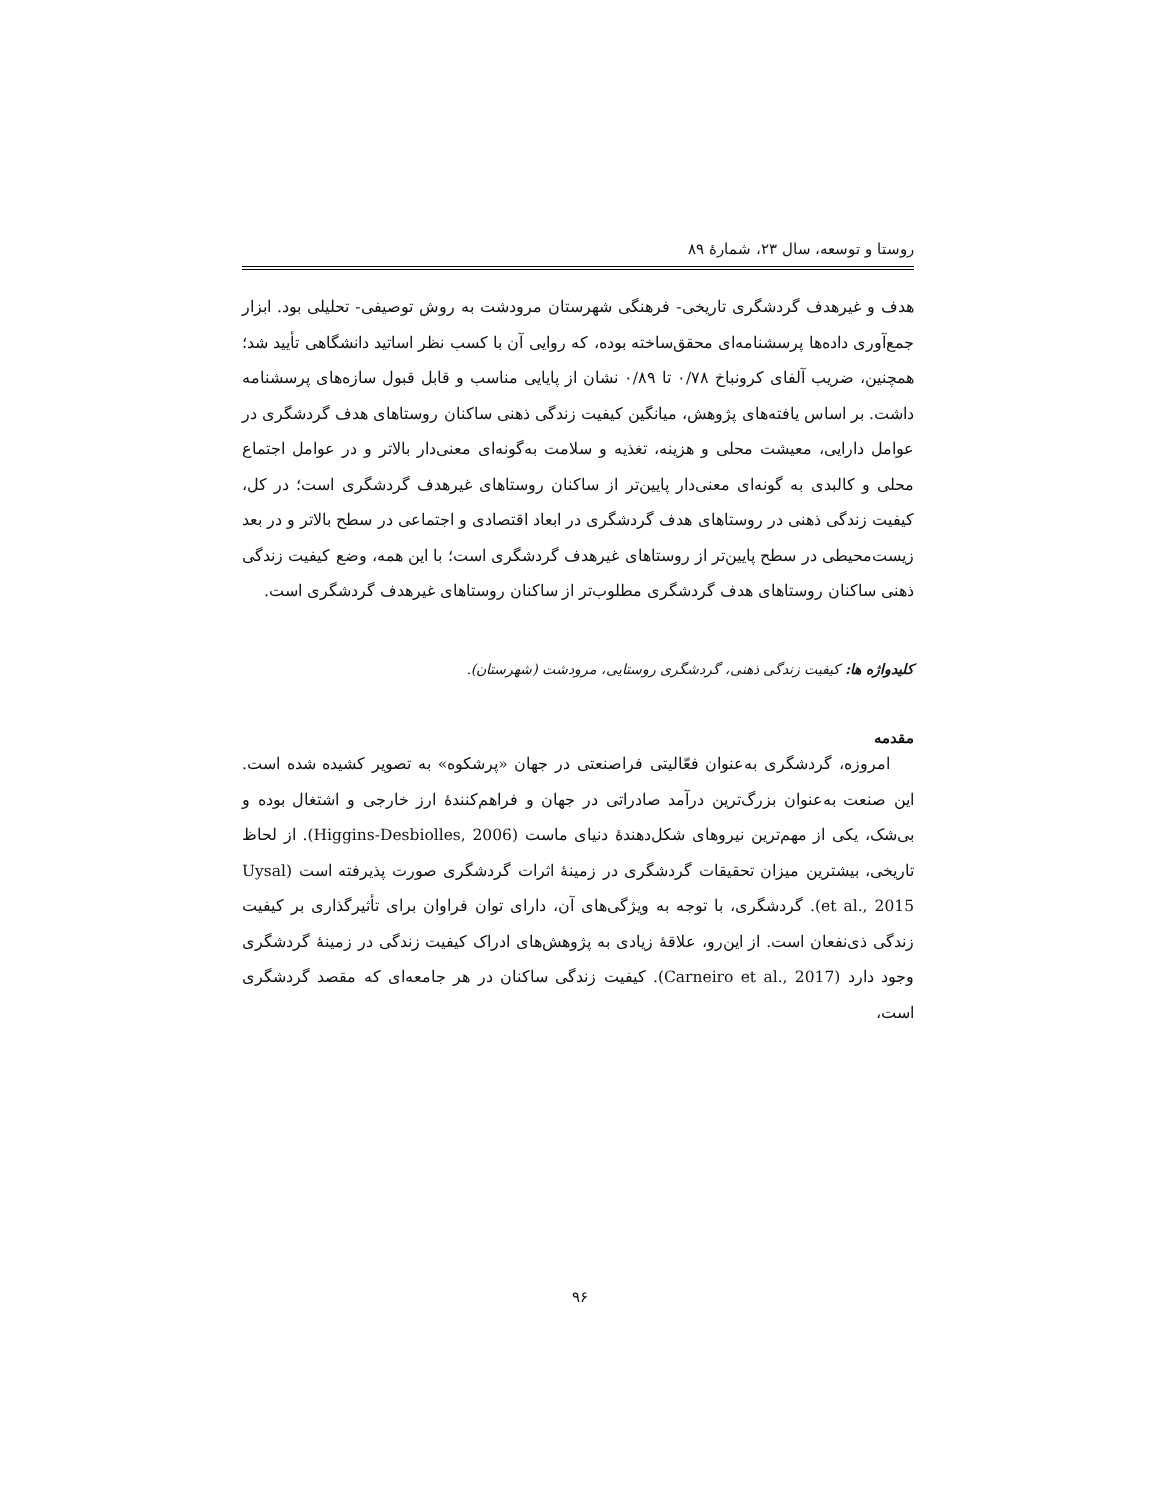روستا و توسعه، سال ۲۳، شمارهٔ ۸۹
هدف و غیرهدف گردشگری تاریخی- فرهنگی شهرستان مرودشت به روش توصیفی- تحلیلی بود. ابزار جمع‌آوری داده‌ها پرسشنامه‌ای محقق‌ساخته بوده، که روایی آن با کسب نظر اساتید دانشگاهی تأیید شد؛ همچنین، ضریب آلفای کرونباخ ۰/۷۸ تا ۰/۸۹ نشان از پایایی مناسب و قابل قبول سازه‌های پرسشنامه داشت. بر اساس یافته‌های پژوهش، میانگین کیفیت زندگی ذهنی ساکنان روستاهای هدف گردشگری در عوامل دارایی، معیشت محلی و هزینه، تغذیه و سلامت به‌گونه‌ای معنی‌دار بالاتر و در عوامل اجتماع محلی و کالبدی به گونه‌ای معنی‌دار پایین‌تر از ساکنان روستاهای غیرهدف گردشگری است؛ در کل، کیفیت زندگی ذهنی در روستاهای هدف گردشگری در ابعاد اقتصادی و اجتماعی در سطح بالاتر و در بعد زیست‌محیطی در سطح پایین‌تر از روستاهای غیرهدف گردشگری است؛ با این همه، وضع کیفیت زندگی ذهنی ساکنان روستاهای هدف گردشگری مطلوب‌تر از ساکنان روستاهای غیرهدف گردشگری است.
کلیدواژه ها: کیفیت زندگی ذهنی، گردشگری روستایی، مرودشت (شهرستان).
مقدمه
امروزه، گردشگری به‌عنوان فعّالیتی فراصنعتی در جهان «پرشکوه» به تصویر کشیده شده است. این صنعت به‌عنوان بزرگ‌ترین درآمد صادراتی در جهان و فراهم‌کنندهٔ ارز خارجی و اشتغال بوده و بی‌شک، یکی از مهم‌ترین نیروهای شکل‌دهندهٔ دنیای ماست (Higgins-Desbiolles, 2006). از لحاظ تاریخی، بیشترین میزان تحقیقات گردشگری در زمینهٔ اثرات گردشگری صورت پذیرفته است (Uysal et al., 2015). گردشگری، با توجه به ویژگی‌های آن، دارای توان فراوان برای تأثیرگذاری بر کیفیت زندگی ذی‌نفعان است. از این‌رو، علاقهٔ زیادی به پژوهش‌های ادراک کیفیت زندگی در زمینهٔ گردشگری وجود دارد (Carneiro et al., 2017). کیفیت زندگی ساکنان در هر جامعه‌ای که مقصد گردشگری است،
۹۶